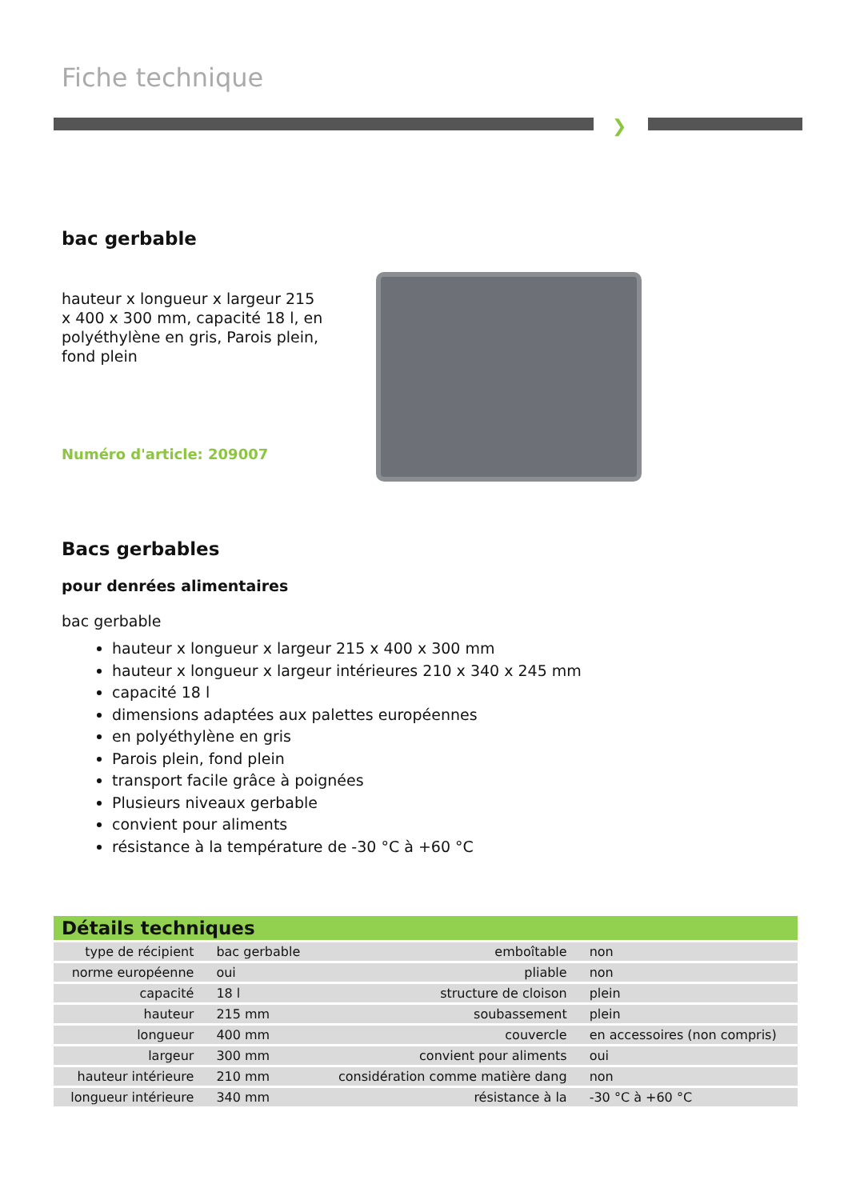Fiche technique
❯
bac gerbable
hauteur x longueur x largeur 215 x 400 x 300 mm, capacité 18 l, en polyéthylène en gris, Parois plein, fond plein
Numéro d'article: 209007
Bacs gerbables
pour denrées alimentaires
bac gerbable
hauteur x longueur x largeur 215 x 400 x 300 mm
hauteur x longueur x largeur intérieures 210 x 340 x 245 mm
capacité 18 l
dimensions adaptées aux palettes européennes
en polyéthylène en gris
Parois plein, fond plein
transport facile grâce à poignées
Plusieurs niveaux gerbable
convient pour aliments
résistance à la température de -30 °C à +60 °C
Détails techniques
| type de récipient | bac gerbable | emboîtable | non |
| norme européenne | oui | pliable | non |
| capacité | 18 l | structure de cloison | plein |
| hauteur | 215 mm | soubassement | plein |
| longueur | 400 mm | couvercle | en accessoires (non compris) |
| largeur | 300 mm | convient pour aliments | oui |
| hauteur intérieure | 210 mm | considération comme matière dang | non |
| longueur intérieure | 340 mm | résistance à la | -30 °C à +60 °C |